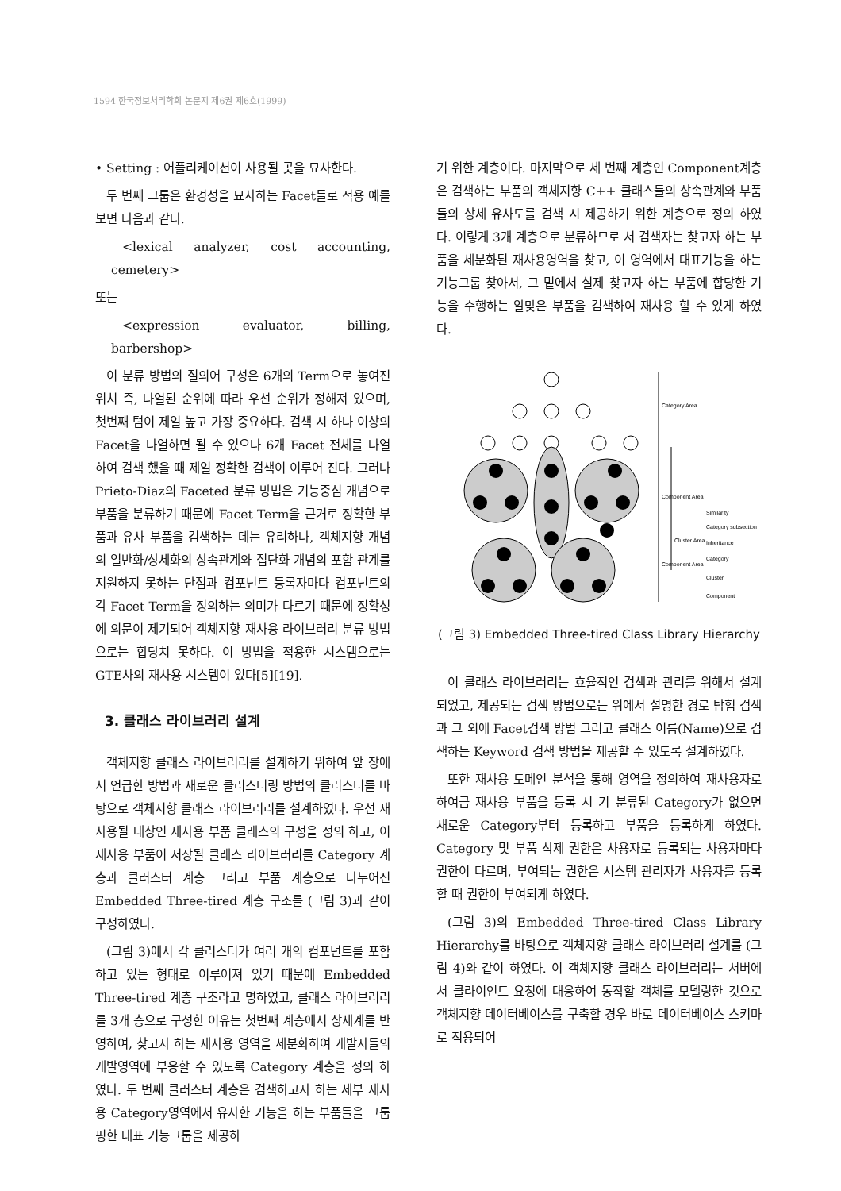1594 한국정보처리학회 논문지 제6권 제6호(1999)
• Setting : 어플리케이션이 사용될 곳을 묘사한다.
두 번째 그룹은 환경성을 묘사하는 Facet들로 적용 예를 보면 다음과 같다.
<lexical analyzer, cost accounting, cemetery>
또는
<expression evaluator, billing, barbershop>
이 분류 방법의 질의어 구성은 6개의 Term으로 놓여진 위치 즉, 나열된 순위에 따라 우선 순위가 정해져 있으며, 첫번째 텀이 제일 높고 가장 중요하다. 검색 시 하나 이상의 Facet을 나열하면 될 수 있으나 6개 Facet 전체를 나열하여 검색 했을 때 제일 정확한 검색이 이루어 진다. 그러나 Prieto-Diaz의 Faceted 분류 방법은 기능중심 개념으로 부품을 분류하기 때문에 Facet Term을 근거로 정확한 부품과 유사 부품을 검색하는 데는 유리하나, 객체지향 개념의 일반화/상세화의 상속관계와 집단화 개념의 포함 관계를 지원하지 못하는 단점과 컴포넌트 등록자마다 컴포넌트의 각 Facet Term을 정의하는 의미가 다르기 때문에 정확성에 의문이 제기되어 객체지향 재사용 라이브러리 분류 방법으로는 합당치 못하다. 이 방법을 적용한 시스템으로는 GTE사의 재사용 시스템이 있다[5][19].
3. 클래스 라이브러리 설계
객체지향 클래스 라이브러리를 설계하기 위하여 앞 장에서 언급한 방법과 새로운 클러스터링 방법의 클러스터를 바탕으로 객체지향 클래스 라이브러리를 설계하였다. 우선 재사용될 대상인 재사용 부품 클래스의 구성을 정의 하고, 이 재사용 부품이 저장될 클래스 라이브러리를 Category 계층과 클러스터 계층 그리고 부품 계층으로 나누어진 Embedded Three-tired 계층 구조를 (그림 3)과 같이 구성하였다.
(그림 3)에서 각 클러스터가 여러 개의 컴포넌트를 포함하고 있는 형태로 이루어져 있기 때문에 Embedded Three-tired 계층 구조라고 명하였고, 클래스 라이브러리를 3개 층으로 구성한 이유는 첫번째 계층에서 상세계를 반영하여, 찾고자 하는 재사용 영역을 세분화하여 개발자들의 개발영역에 부응할 수 있도록 Category 계층을 정의 하였다. 두 번째 클러스터 계층은 검색하고자 하는 세부 재사용 Category영역에서 유사한 기능을 하는 부품들을 그룹핑한 대표 기능그룹을 제공하
기 위한 계층이다. 마지막으로 세 번째 계층인 Component계층은 검색하는 부품의 객체지향 C++ 클래스들의 상속관계와 부품들의 상세 유사도를 검색 시 제공하기 위한 계층으로 정의 하였다. 이렇게 3개 계층으로 분류하므로 서 검색자는 찾고자 하는 부품을 세분화된 재사용영역을 찾고, 이 영역에서 대표기능을 하는 기능그룹 찾아서, 그 밑에서 실제 찾고자 하는 부품에 합당한 기능을 수행하는 알맞은 부품을 검색하여 재사용 할 수 있게 하였다.
Category Area
Component Area
Cluster Area
Component Area
Similarity
Category subsection
Inheritance
Category
Cluster
Component
(그림 3) Embedded Three-tired Class Library Hierarchy
이 클래스 라이브러리는 효율적인 검색과 관리를 위해서 설계되었고, 제공되는 검색 방법으로는 위에서 설명한 경로 탐험 검색과 그 외에 Facet검색 방법 그리고 클래스 이름(Name)으로 검색하는 Keyword 검색 방법을 제공할 수 있도록 설계하였다.
또한 재사용 도메인 분석을 통해 영역을 정의하여 재사용자로 하여금 재사용 부품을 등록 시 기 분류된 Category가 없으면 새로운 Category부터 등록하고 부품을 등록하게 하였다. Category 및 부품 삭제 권한은 사용자로 등록되는 사용자마다 권한이 다르며, 부여되는 권한은 시스템 관리자가 사용자를 등록할 때 권한이 부여되게 하였다.
(그림 3)의 Embedded Three-tired Class Library Hierarchy를 바탕으로 객체지향 클래스 라이브러리 설계를 (그림 4)와 같이 하였다. 이 객체지향 클래스 라이브러리는 서버에서 클라이언트 요청에 대응하여 동작할 객체를 모델링한 것으로 객체지향 데이터베이스를 구축할 경우 바로 데이터베이스 스키마로 적용되어